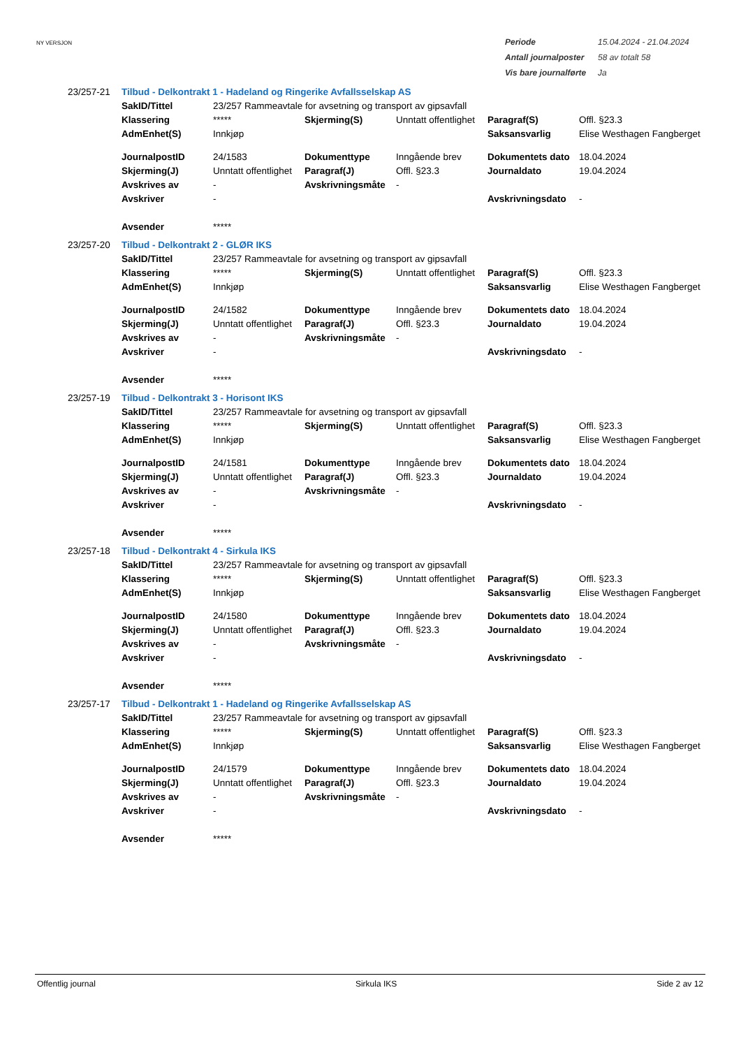NY VERSJON
| Periode | 15.04.2024 - 21.04.2024 |
| Antall journalposter | 58 av totalt 58 |
| Vis bare journalførte | Ja |
| 23/257-21 | Tilbud - Delkontrakt 1 - Hadeland og Ringerike Avfallsselskap AS | | | | | |
| | SakID/Tittel | 23/257 Rammeavtale for avsetning og transport av gipsavfall | | | | |
| | Klassering | ***** | Skjerming(S) | Unntatt offentlighet | Paragraf(S) | Offl. §23.3 |
| | AdmEnhet(S) | Innkjøp | | | Saksansvarlig | Elise Westhagen Fangberget |
| | JournalpostID | 24/1583 | Dokumenttype | Inngående brev | Dokumentets dato | 18.04.2024 |
| | Skjerming(J) | Unntatt offentlighet | Paragraf(J) | Offl. §23.3 | Journaldato | 19.04.2024 |
| | Avskrives av | - | Avskrivningsmåte | - | | |
| | Avskriver | - | | | Avskrivningsdato | - |
| | Avsender | ***** | | | | |
| 23/257-20 | Tilbud - Delkontrakt 2 - GLØR IKS | | | | | |
| | SakID/Tittel | 23/257 Rammeavtale for avsetning og transport av gipsavfall | | | | |
| | Klassering | ***** | Skjerming(S) | Unntatt offentlighet | Paragraf(S) | Offl. §23.3 |
| | AdmEnhet(S) | Innkjøp | | | Saksansvarlig | Elise Westhagen Fangberget |
| | JournalpostID | 24/1582 | Dokumenttype | Inngående brev | Dokumentets dato | 18.04.2024 |
| | Skjerming(J) | Unntatt offentlighet | Paragraf(J) | Offl. §23.3 | Journaldato | 19.04.2024 |
| | Avskrives av | - | Avskrivningsmåte | - | | |
| | Avskriver | - | | | Avskrivningsdato | - |
| | Avsender | ***** | | | | |
| 23/257-19 | Tilbud - Delkontrakt 3 - Horisont IKS | | | | | |
| | SakID/Tittel | 23/257 Rammeavtale for avsetning og transport av gipsavfall | | | | |
| | Klassering | ***** | Skjerming(S) | Unntatt offentlighet | Paragraf(S) | Offl. §23.3 |
| | AdmEnhet(S) | Innkjøp | | | Saksansvarlig | Elise Westhagen Fangberget |
| | JournalpostID | 24/1581 | Dokumenttype | Inngående brev | Dokumentets dato | 18.04.2024 |
| | Skjerming(J) | Unntatt offentlighet | Paragraf(J) | Offl. §23.3 | Journaldato | 19.04.2024 |
| | Avskrives av | - | Avskrivningsmåte | - | | |
| | Avskriver | - | | | Avskrivningsdato | - |
| | Avsender | ***** | | | | |
| 23/257-18 | Tilbud - Delkontrakt 4 - Sirkula IKS | | | | | |
| | SakID/Tittel | 23/257 Rammeavtale for avsetning og transport av gipsavfall | | | | |
| | Klassering | ***** | Skjerming(S) | Unntatt offentlighet | Paragraf(S) | Offl. §23.3 |
| | AdmEnhet(S) | Innkjøp | | | Saksansvarlig | Elise Westhagen Fangberget |
| | JournalpostID | 24/1580 | Dokumenttype | Inngående brev | Dokumentets dato | 18.04.2024 |
| | Skjerming(J) | Unntatt offentlighet | Paragraf(J) | Offl. §23.3 | Journaldato | 19.04.2024 |
| | Avskrives av | - | Avskrivningsmåte | - | | |
| | Avskriver | - | | | Avskrivningsdato | - |
| | Avsender | ***** | | | | |
| 23/257-17 | Tilbud - Delkontrakt 1 - Hadeland og Ringerike Avfallsselskap AS | | | | | |
| | SakID/Tittel | 23/257 Rammeavtale for avsetning og transport av gipsavfall | | | | |
| | Klassering | ***** | Skjerming(S) | Unntatt offentlighet | Paragraf(S) | Offl. §23.3 |
| | AdmEnhet(S) | Innkjøp | | | Saksansvarlig | Elise Westhagen Fangberget |
| | JournalpostID | 24/1579 | Dokumenttype | Inngående brev | Dokumentets dato | 18.04.2024 |
| | Skjerming(J) | Unntatt offentlighet | Paragraf(J) | Offl. §23.3 | Journaldato | 19.04.2024 |
| | Avskrives av | - | Avskrivningsmåte | - | | |
| | Avskriver | - | | | Avskrivningsdato | - |
| | Avsender | ***** | | | | |
Offentlig journal Sirkula IKS Side 2 av 12